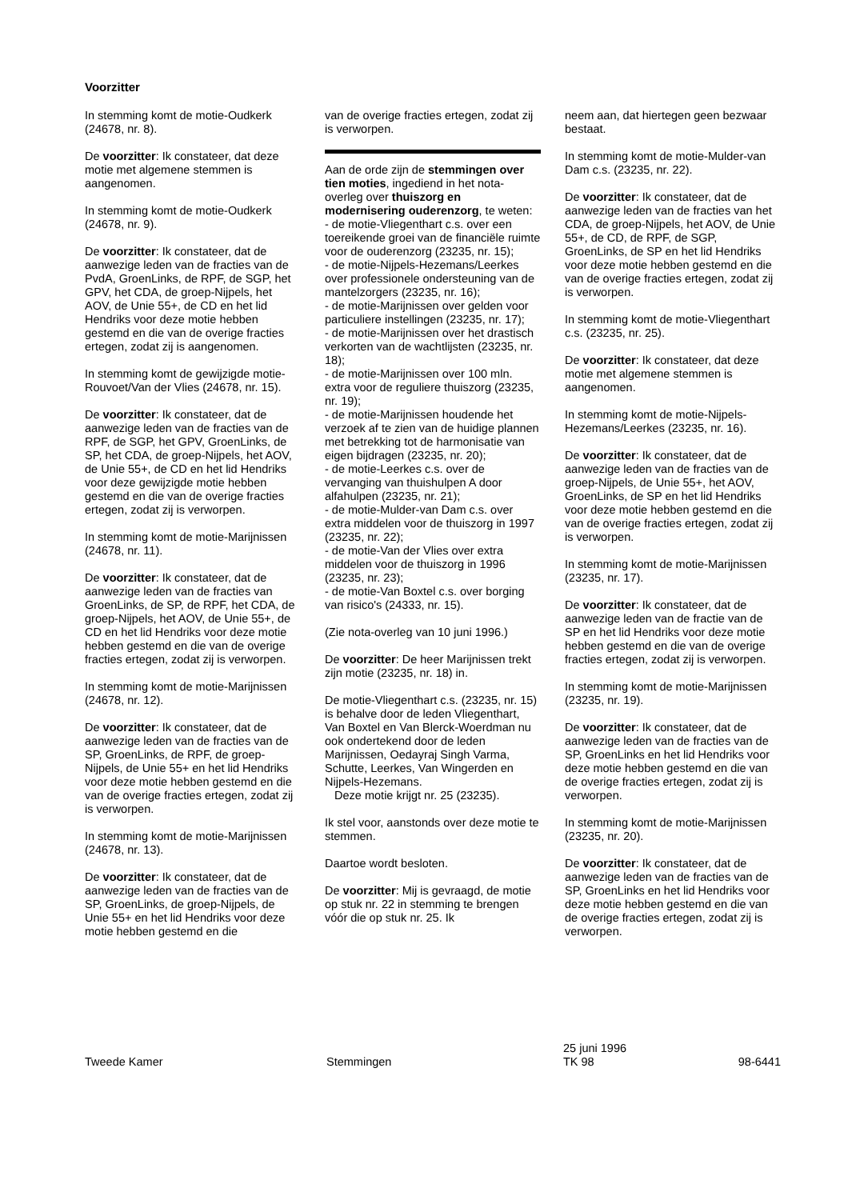Voorzitter
In stemming komt de motie-Oudkerk (24678, nr. 8).
De voorzitter: Ik constateer, dat deze motie met algemene stemmen is aangenomen.
In stemming komt de motie-Oudkerk (24678, nr. 9).
De voorzitter: Ik constateer, dat de aanwezige leden van de fracties van de PvdA, GroenLinks, de RPF, de SGP, het GPV, het CDA, de groep-Nijpels, het AOV, de Unie 55+, de CD en het lid Hendriks voor deze motie hebben gestemd en die van de overige fracties ertegen, zodat zij is aangenomen.
In stemming komt de gewijzigde motie-Rouvoet/Van der Vlies (24678, nr. 15).
De voorzitter: Ik constateer, dat de aanwezige leden van de fracties van de RPF, de SGP, het GPV, GroenLinks, de SP, het CDA, de groep-Nijpels, het AOV, de Unie 55+, de CD en het lid Hendriks voor deze gewijzigde motie hebben gestemd en die van de overige fracties ertegen, zodat zij is verworpen.
In stemming komt de motie-Marijnissen (24678, nr. 11).
De voorzitter: Ik constateer, dat de aanwezige leden van de fracties van GroenLinks, de SP, de RPF, het CDA, de groep-Nijpels, het AOV, de Unie 55+, de CD en het lid Hendriks voor deze motie hebben gestemd en die van de overige fracties ertegen, zodat zij is verworpen.
In stemming komt de motie-Marijnissen (24678, nr. 12).
De voorzitter: Ik constateer, dat de aanwezige leden van de fracties van de SP, GroenLinks, de RPF, de groep-Nijpels, de Unie 55+ en het lid Hendriks voor deze motie hebben gestemd en die van de overige fracties ertegen, zodat zij is verworpen.
In stemming komt de motie-Marijnissen (24678, nr. 13).
De voorzitter: Ik constateer, dat de aanwezige leden van de fracties van de SP, GroenLinks, de groep-Nijpels, de Unie 55+ en het lid Hendriks voor deze motie hebben gestemd en die
van de overige fracties ertegen, zodat zij is verworpen.
Aan de orde zijn de stemmingen over tien moties, ingediend in het nota-overleg over thuiszorg en modernisering ouderenzorg, te weten:
- de motie-Vliegenthart c.s. over een toereikende groei van de financiële ruimte voor de ouderenzorg (23235, nr. 15);
- de motie-Nijpels-Hezemans/Leerkes over professionele ondersteuning van de mantelzorgers (23235, nr. 16);
- de motie-Marijnissen over gelden voor particuliere instellingen (23235, nr. 17);
- de motie-Marijnissen over het drastisch verkorten van de wachtlijsten (23235, nr. 18);
- de motie-Marijnissen over 100 mln. extra voor de reguliere thuiszorg (23235, nr. 19);
- de motie-Marijnissen houdende het verzoek af te zien van de huidige plannen met betrekking tot de harmonisatie van eigen bijdragen (23235, nr. 20);
- de motie-Leerkes c.s. over de vervanging van thuishulpen A door alfahulpen (23235, nr. 21);
- de motie-Mulder-van Dam c.s. over extra middelen voor de thuiszorg in 1997 (23235, nr. 22);
- de motie-Van der Vlies over extra middelen voor de thuiszorg in 1996 (23235, nr. 23);
- de motie-Van Boxtel c.s. over borging van risico's (24333, nr. 15).
(Zie nota-overleg van 10 juni 1996.)
De voorzitter: De heer Marijnissen trekt zijn motie (23235, nr. 18) in.
De motie-Vliegenthart c.s. (23235, nr. 15) is behalve door de leden Vliegenthart, Van Boxtel en Van Blerck-Woerdman nu ook ondertekend door de leden Marijnissen, Oedayraj Singh Varma, Schutte, Leerkes, Van Wingerden en Nijpels-Hezemans.
Deze motie krijgt nr. 25 (23235).
Ik stel voor, aanstonds over deze motie te stemmen.
Daartoe wordt besloten.
De voorzitter: Mij is gevraagd, de motie op stuk nr. 22 in stemming te brengen vóór die op stuk nr. 25. Ik
neem aan, dat hiertegen geen bezwaar bestaat.
In stemming komt de motie-Mulder-van Dam c.s. (23235, nr. 22).
De voorzitter: Ik constateer, dat de aanwezige leden van de fracties van het CDA, de groep-Nijpels, het AOV, de Unie 55+, de CD, de RPF, de SGP, GroenLinks, de SP en het lid Hendriks voor deze motie hebben gestemd en die van de overige fracties ertegen, zodat zij is verworpen.
In stemming komt de motie-Vliegenthart c.s. (23235, nr. 25).
De voorzitter: Ik constateer, dat deze motie met algemene stemmen is aangenomen.
In stemming komt de motie-Nijpels-Hezemans/Leerkes (23235, nr. 16).
De voorzitter: Ik constateer, dat de aanwezige leden van de fracties van de groep-Nijpels, de Unie 55+, het AOV, GroenLinks, de SP en het lid Hendriks voor deze motie hebben gestemd en die van de overige fracties ertegen, zodat zij is verworpen.
In stemming komt de motie-Marijnissen (23235, nr. 17).
De voorzitter: Ik constateer, dat de aanwezige leden van de fractie van de SP en het lid Hendriks voor deze motie hebben gestemd en die van de overige fracties ertegen, zodat zij is verworpen.
In stemming komt de motie-Marijnissen (23235, nr. 19).
De voorzitter: Ik constateer, dat de aanwezige leden van de fracties van de SP, GroenLinks en het lid Hendriks voor deze motie hebben gestemd en die van de overige fracties ertegen, zodat zij is verworpen.
In stemming komt de motie-Marijnissen (23235, nr. 20).
De voorzitter: Ik constateer, dat de aanwezige leden van de fracties van de SP, GroenLinks en het lid Hendriks voor deze motie hebben gestemd en die van de overige fracties ertegen, zodat zij is verworpen.
Tweede Kamer
Stemmingen
25 juni 1996
TK 98
98-6441